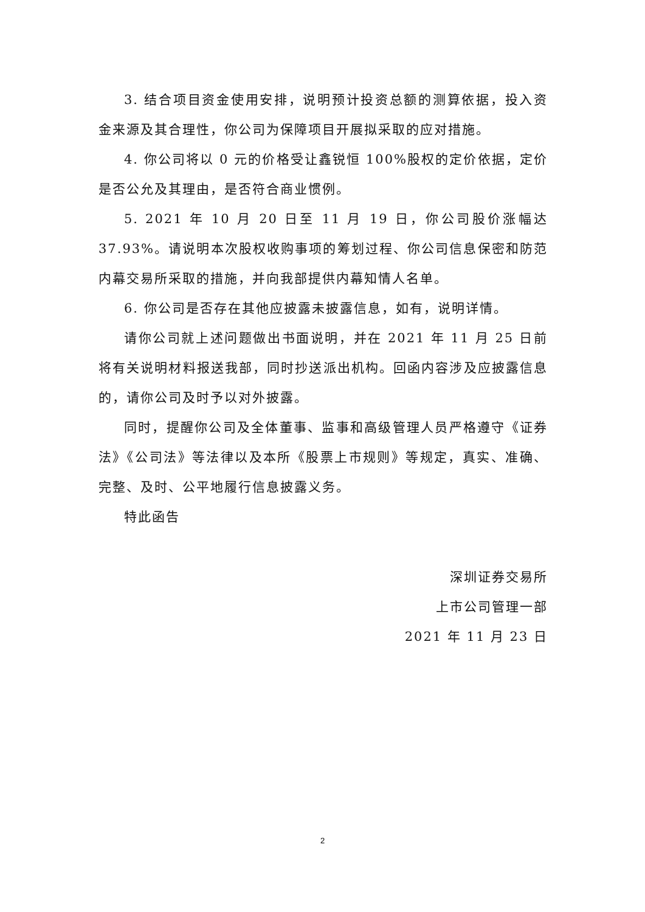3. 结合项目资金使用安排，说明预计投资总额的测算依据，投入资金来源及其合理性，你公司为保障项目开展拟采取的应对措施。
4. 你公司将以 0 元的价格受让鑫锐恒 100%股权的定价依据，定价是否公允及其理由，是否符合商业惯例。
5. 2021 年 10 月 20 日至 11 月 19 日，你公司股价涨幅达 37.93%。请说明本次股权收购事项的筹划过程、你公司信息保密和防范内幕交易所采取的措施，并向我部提供内幕知情人名单。
6. 你公司是否存在其他应披露未披露信息，如有，说明详情。
请你公司就上述问题做出书面说明，并在 2021 年 11 月 25 日前将有关说明材料报送我部，同时抄送派出机构。回函内容涉及应披露信息的，请你公司及时予以对外披露。
同时，提醒你公司及全体董事、监事和高级管理人员严格遵守《证券法》《公司法》等法律以及本所《股票上市规则》等规定，真实、准确、完整、及时、公平地履行信息披露义务。
特此函告
深圳证券交易所
上市公司管理一部
2021 年 11 月 23 日
2